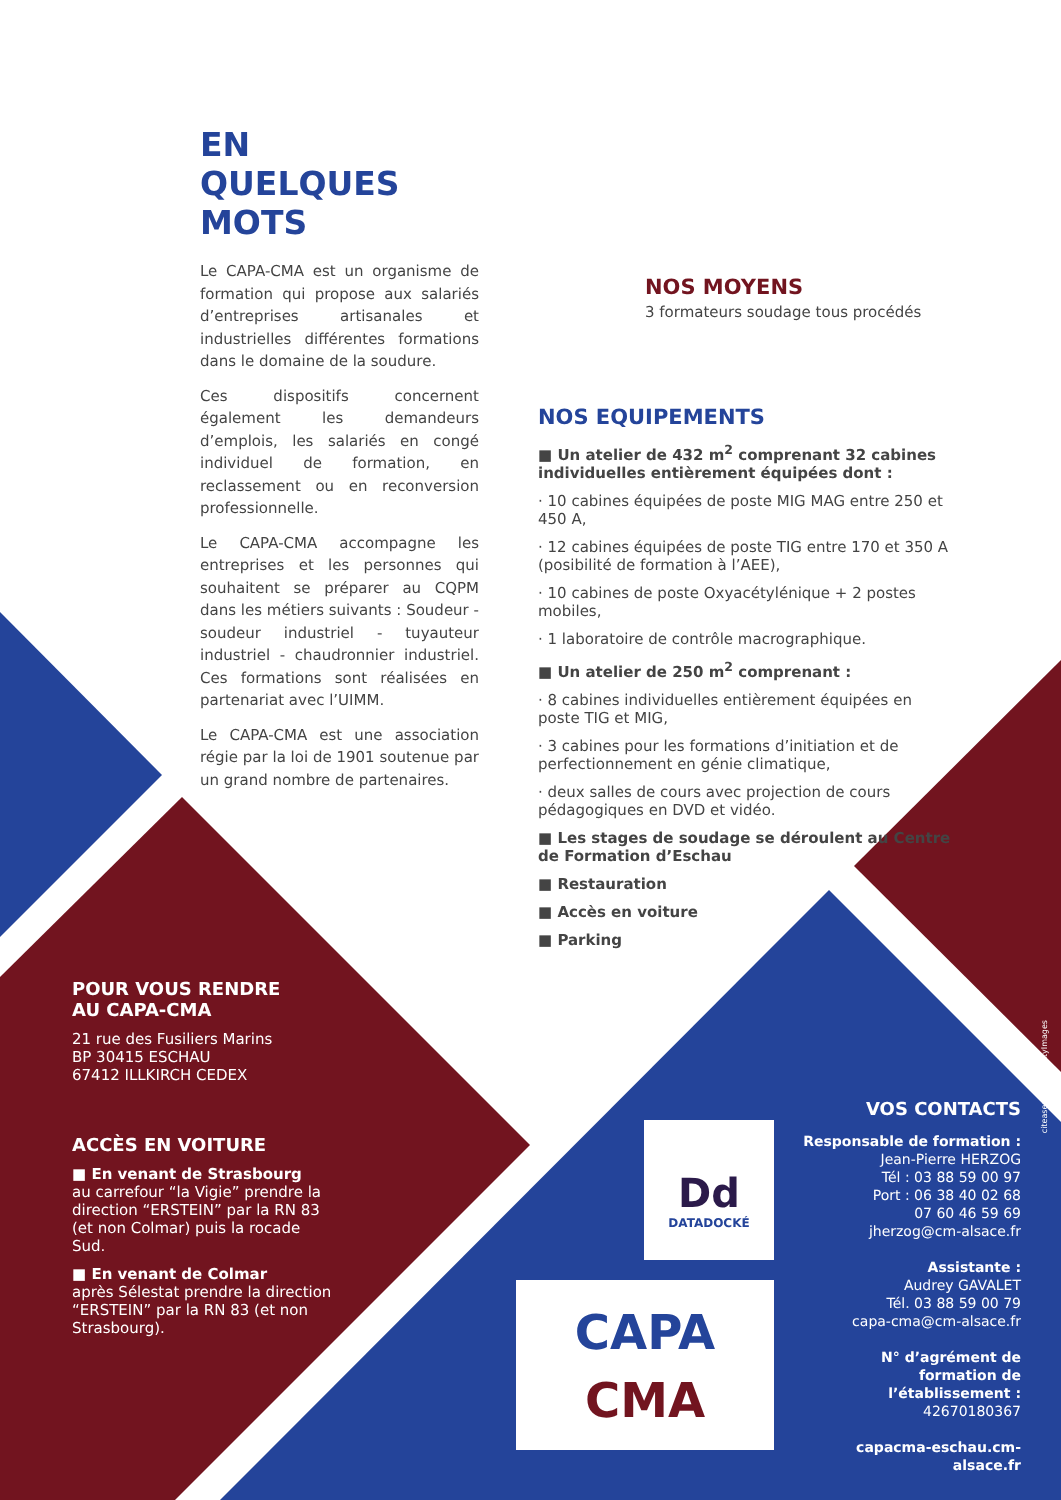EN
QUELQUES
MOTS
Le CAPA-CMA est un organisme de formation qui propose aux salariés d’entreprises artisanales et industrielles différentes formations dans le domaine de la soudure.
Ces dispositifs concernent également les demandeurs d’emplois, les salariés en congé individuel de formation, en reclassement ou en reconversion professionnelle.
Le CAPA-CMA accompagne les entreprises et les personnes qui souhaitent se préparer au CQPM dans les métiers suivants : Soudeur - soudeur industriel - tuyauteur industriel - chaudronnier industriel. Ces formations sont réalisées en partenariat avec l’UIMM.
Le CAPA-CMA est une association régie par la loi de 1901 soutenue par un grand nombre de partenaires.
NOS MOYENS
3 formateurs soudage tous procédés
NOS EQUIPEMENTS
■ Un atelier de 432 m<sup>2</sup> comprenant 32 cabines individuelles entièrement équipées dont :
· 10 cabines équipées de poste MIG MAG entre 250 et 450 A,
· 12 cabines équipées de poste TIG entre 170 et 350 A (posibilité de formation à l’AEE),
· 10 cabines de poste Oxyacétylénique + 2 postes mobiles,
· 1 laboratoire de contrôle macrographique.
■ Un atelier de 250 m<sup>2</sup> comprenant :
· 8 cabines individuelles entièrement équipées en poste TIG et MIG,
· 3 cabines pour les formations d’initiation et de perfectionnement en génie climatique,
· deux salles de cours avec projection de cours pédagogiques en DVD et vidéo.
■ Les stages de soudage se déroulent au Centre de Formation d’Eschau
■ Restauration
■ Accès en voiture
■ Parking
POUR VOUS RENDRE
AU CAPA-CMA
21 rue des Fusiliers Marins
BP 30415 ESCHAU
67412 ILLKIRCH CEDEX
ACCÈS EN VOITURE
■ En venant de Strasbourg
au carrefour “la Vigie” prendre la direction “ERSTEIN” par la RN 83 (et non Colmar) puis la rocade Sud.
■ En venant de Colmar
après Sélestat prendre la direction “ERSTEIN” par la RN 83 (et non Strasbourg).
Dd
DATADOCKÉ
CAPA
CMA
VOS CONTACTS
Responsable de formation :
Jean-Pierre HERZOG
Tél : 03 88 59 00 97
Port : 06 38 40 02 68
07 60 46 59 69
jherzog@cm-alsace.fr
Assistante :
Audrey GAVALET
Tél. 03 88 59 00 79
capa-cma@cm-alsace.fr
N° d’agrément de formation de l’établissement :
42670180367
capacma-eschau.cm-alsace.fr
citeasen.fr - © GettyImages